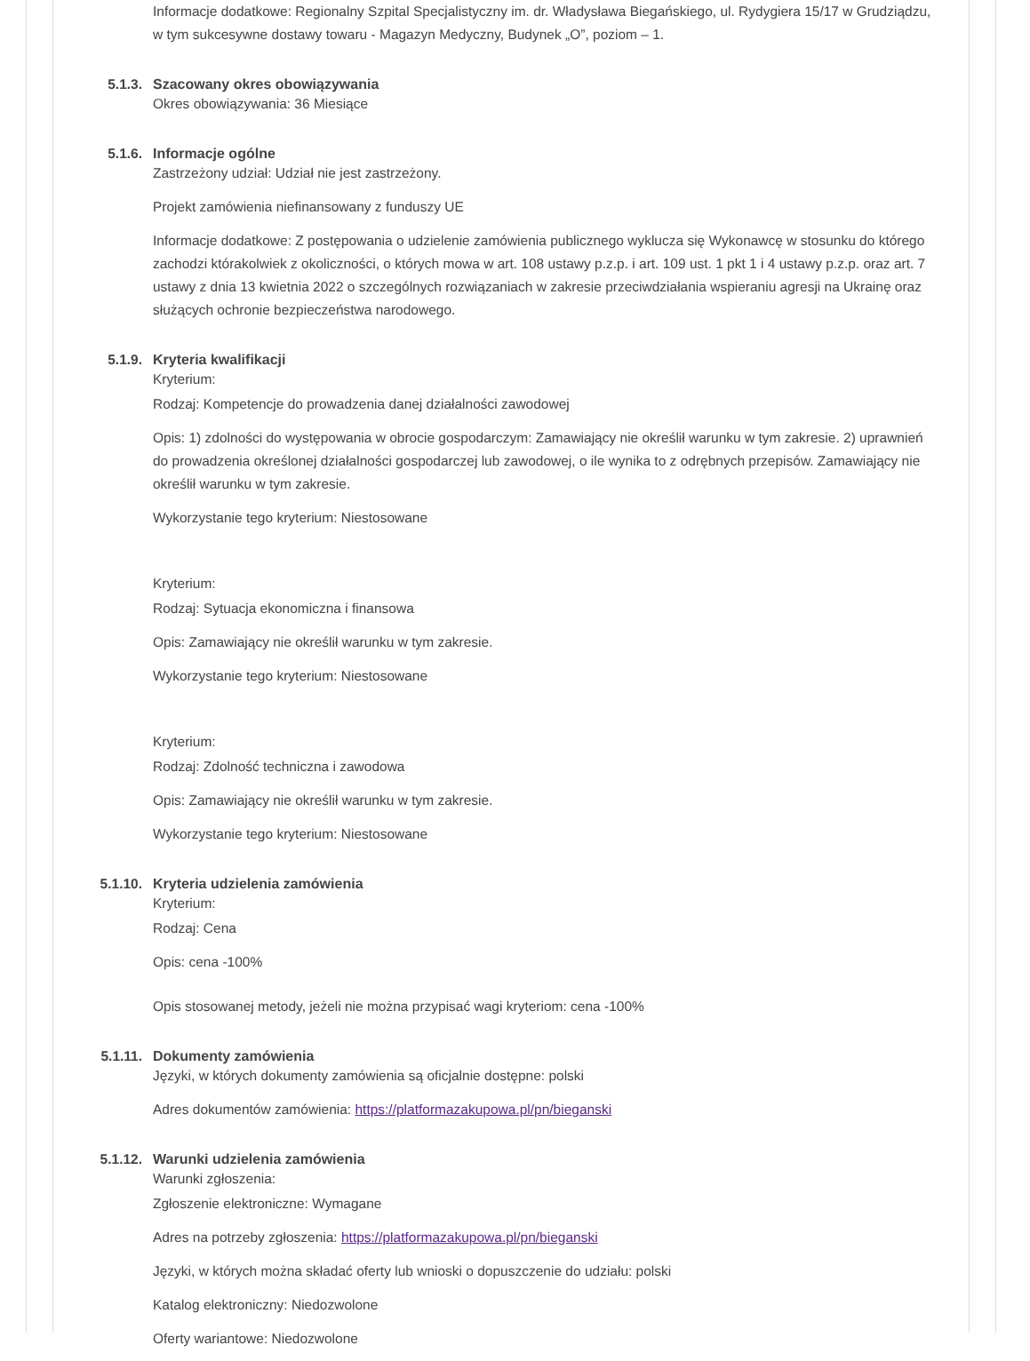Informacje dodatkowe: Regionalny Szpital Specjalistyczny im. dr. Władysława Biegańskiego, ul. Rydygiera 15/17 w Grudziądzu, w tym sukcesywne dostawy towaru - Magazyn Medyczny, Budynek „O”, poziom – 1.
5.1.3. Szacowany okres obowiązywania
Okres obowiązywania: 36 Miesiące
5.1.6. Informacje ogólne
Zastrzeżony udział: Udział nie jest zastrzeżony.
Projekt zamówienia niefinansowany z funduszy UE
Informacje dodatkowe: Z postępowania o udzielenie zamówienia publicznego wyklucza się Wykonawcę w stosunku do którego zachodzi którakolwiek z okoliczności, o których mowa w art. 108 ustawy p.z.p. i art. 109 ust. 1 pkt 1 i 4 ustawy p.z.p. oraz art. 7 ustawy z dnia 13 kwietnia 2022 o szczególnych rozwiązaniach w zakresie przeciwdziałania wspieraniu agresji na Ukrainę oraz służących ochronie bezpieczeństwa narodowego.
5.1.9. Kryteria kwalifikacji
Kryterium:
Rodzaj: Kompetencje do prowadzenia danej działalności zawodowej
Opis: 1) zdolności do występowania w obrocie gospodarczym: Zamawiający nie określił warunku w tym zakresie. 2) uprawnień do prowadzenia określonej działalności gospodarczej lub zawodowej, o ile wynika to z odrębnych przepisów. Zamawiający nie określił warunku w tym zakresie.
Wykorzystanie tego kryterium: Niestosowane
Kryterium:
Rodzaj: Sytuacja ekonomiczna i finansowa
Opis: Zamawiający nie określił warunku w tym zakresie.
Wykorzystanie tego kryterium: Niestosowane
Kryterium:
Rodzaj: Zdolność techniczna i zawodowa
Opis: Zamawiający nie określił warunku w tym zakresie.
Wykorzystanie tego kryterium: Niestosowane
5.1.10. Kryteria udzielenia zamówienia
Kryterium:
Rodzaj: Cena
Opis: cena -100%
Opis stosowanej metody, jeżeli nie można przypisać wagi kryteriom: cena -100%
5.1.11. Dokumenty zamówienia
Języki, w których dokumenty zamówienia są oficjalnie dostępne: polski
Adres dokumentów zamówienia: https://platformazakupowa.pl/pn/bieganski
5.1.12. Warunki udzielenia zamówienia
Warunki zgłoszenia:
Zgłoszenie elektroniczne: Wymagane
Adres na potrzeby zgłoszenia: https://platformazakupowa.pl/pn/bieganski
Języki, w których można składać oferty lub wnioski o dopuszczenie do udziału: polski
Katalog elektroniczny: Niedozwolone
Oferty wariantowe: Niedozwolone